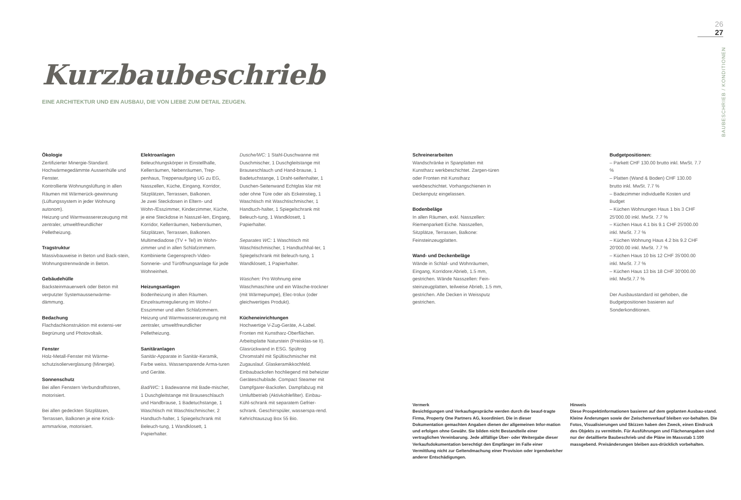26
27
BAUBESCHRIEB / KONDITIONEN
Kurzbaubeschrieb
EINE ARCHITEKTUR UND EIN AUSBAU, DIE VON LIEBE ZUM DETAIL ZEUGEN.
Ökologie
Zertifizierter Minergie-Standard. Hochwärmegedämmte Aussenhülle und Fenster.
Kontrollierte Wohnungslüftung in allen Räumen mit Wärmerück-gewinnung (Lüftungssystem in jeder Wohnung autonom).
Heizung und Warmwassererzeugung mit zentraler, umweltfreundlicher Pelletheizung.
Tragstruktur
Massivbauweise in Beton und Back-stein, Wohnungstrennwände in Beton.
Gebäudehülle
Backsteinmauerwerk oder Beton mit verputzter Systemaussenwärme-dämmung.
Bedachung
Flachdachkonstruktion mit extensi-ver Begrünung und Photovoltaik.
Fenster
Holz-Metall-Fenster mit Wärme-schutzisolierverglasung (Minergie).
Sonnenschutz
Bei allen Fenstern Verbundraffstoren, motorisiert.
Bei allen gedeckten Sitzplätzen, Terrassen, Balkonen je eine Knick-armmarkise, motorisiert.
Elektroanlagen
Beleuchtungskörper in Einstellhalle, Kellerräumen, Nebenräumen, Trep-penhaus, Treppenaufgang UG zu EG, Nasszellen, Küche, Eingang, Korridor, Sitzplätzen, Terrassen, Balkonen.
Je zwei Steckdosen in Eltern- und Wohn-/Esszimmer, Kinderzimmer, Küche, je eine Steckdose in Nasszel-len, Eingang, Korridor, Kellerräumen, Nebenräumen, Sitzplätzen, Terrassen, Balkonen.
Multimediadose (TV + Tel) im Wohn-zimmer und in allen Schlafzimmern. Kombinierte Gegensprech-Video-Sonnerie- und Türöffnungsanlage für jede Wohneinheit.
Heizungsanlagen
Bodenheizung in allen Räumen. Einzelraumregulierung im Wohn-/ Esszimmer und allen Schlafzimmern. Heizung und Warmwassererzeugung mit zentraler, umweltfreundlicher Pelletheizung.
Sanitäranlagen
Sanitär-Apparate in Sanitär-Keramik, Farbe weiss. Wassersparende Arma-turen und Geräte.
Bad/WC: 1 Badewanne mit Bade-mischer, 1 Duschgleitstange mit Brauseschlauch und Handbrause, 1 Badetuchstange, 1 Waschtisch mit Waschtischmischer, 2 Handtuch-halter, 1 Spiegelschrank mit Beleuch-tung, 1 Wandklosett, 1 Papierhalter.
Dusche/WC: 1 Stahl-Duschwanne mit Duschmischer, 1 Duschgleitstange mit Brauseschlauch und Hand-brause, 1 Badetuchstange, 1 Draht-seifenhalter, 1 Duschen-Seitenwand Echtglas klar mit oder ohne Türe oder als Eckeinstieg, 1 Waschtisch mit Waschtischmischer, 1 Handtuch-halter, 1 Spiegelschrank mit Beleuch-tung, 1 Wandklosett, 1 Papierhalter.
Separates WC: 1 Waschtisch mit Waschtischmischer, 1 Handtuchhal-ter, 1 Spiegelschrank mit Beleuch-tung, 1 Wandklosett, 1 Papierhalter.
Waschen: Pro Wohnung eine Waschmaschine und ein Wäsche-trockner (mit Wärmepumpe), Elec-trolux (oder gleichwertiges Produkt).
Kücheneinrichtungen
Hochwertige V-Zug-Geräte, A-Label. Fronten mit Kunstharz-Oberflächen. Arbeitsplatte Naturstein (Preisklas-se II). Glasrückwand in ESG. Spültrog Chromstahl mit Spültischmischer mit Zugauslauf. Glaskeramikkochfeld. Einbaubackofen hochliegend mit beheizter Geräteschublade. Compact Steamer mit Dampfgarer-Backofen. Dampfabzug mit Umluftbetrieb (Aktivkohlefilter). Einbau-Kühl-schrank mit separatem Gefrier-schrank. Geschirrspüler, wasserspa-rend. Kehrichtauszug Box 55 Bio.
Schreinerarbeiten
Wandschränke in Spanplatten mit Kunstharz werkbeschichtet. Zargen-türen oder Fronten mit Kunstharz werkbeschichtet. Vorhangschienen in Deckenputz eingelassen.
Bodenbeläge
In allen Räumen, exkl. Nasszellen: Riemenparkett Eiche. Nasszellen, Sitzplätze, Terrassen, Balkone: Feinsteinzeugplatten.
Wand- und Deckenbeläge
Wände in Schlaf- und Wohnräumen, Eingang, Korridore:Abrieb, 1.5 mm, gestrichen. Wände Nasszellen: Fein-steinzeugplatten, teilweise Abrieb, 1.5 mm, gestrichen. Alle Decken in Weissputz gestrichen.
Budgetpositionen:
– Parkett CHF 130.00 brutto inkl. MwSt. 7.7 %
– Platten (Wand & Boden) CHF 130.00 brutto inkl. MwSt. 7.7 %
– Badezimmer individuelle Kosten und Budget
– Küchen Wohnungen Haus 1 bis 3 CHF 25'000.00 inkl. MwSt. 7.7 %
– Küchen Haus 4.1 bis 9.1 CHF 25'000.00 inkl. MwSt. 7.7 %
– Küchen Wohnung Haus 4.2 bis 9.2 CHF 20'000.00 inkl. MwSt. 7.7 %
– Küchen Haus 10 bis 12 CHF 35'000.00 inkl. MwSt. 7.7 %
– Küchen Haus 13 bis 18 CHF 30'000.00 inkl. MwSt.7.7 %
Der Ausbaustandard ist gehoben, die Budgetpositionen basieren auf Sonderkonditionen.
Vermerk
Besichtigungen und Verkaufsgespräche werden durch die beauf-tragte Firma, Property One Partners AG, koordiniert. Die in dieser Dokumentation gemachten Angaben dienen der allgemeinen Infor-mation und erfolgen ohne Gewähr. Sie bilden nicht Bestandteile einer vertraglichen Vereinbarung. Jede allfällige Über- oder Weitergabe dieser Verkaufsdokumentation berechtigt den Empfänger im Falle einer Vermittlung nicht zur Geltendmachung einer Provision oder irgendwelcher anderer Entschädigungen.
Hinweis
Diese Prospektinformationen basieren auf dem geplanten Ausbau-stand. Kleine Änderungen sowie der Zwischenverkauf bleiben vor-behalten. Die Fotos, Visualisierungen und Skizzen haben den Zweck, einen Eindruck des Objekts zu vermitteln. Für Ausführungen und Flächenangaben sind nur der detaillierte Baubeschrieb und die Pläne im Massstab 1:100 massgebend. Preisänderungen bleiben aus-drücklich vorbehalten.